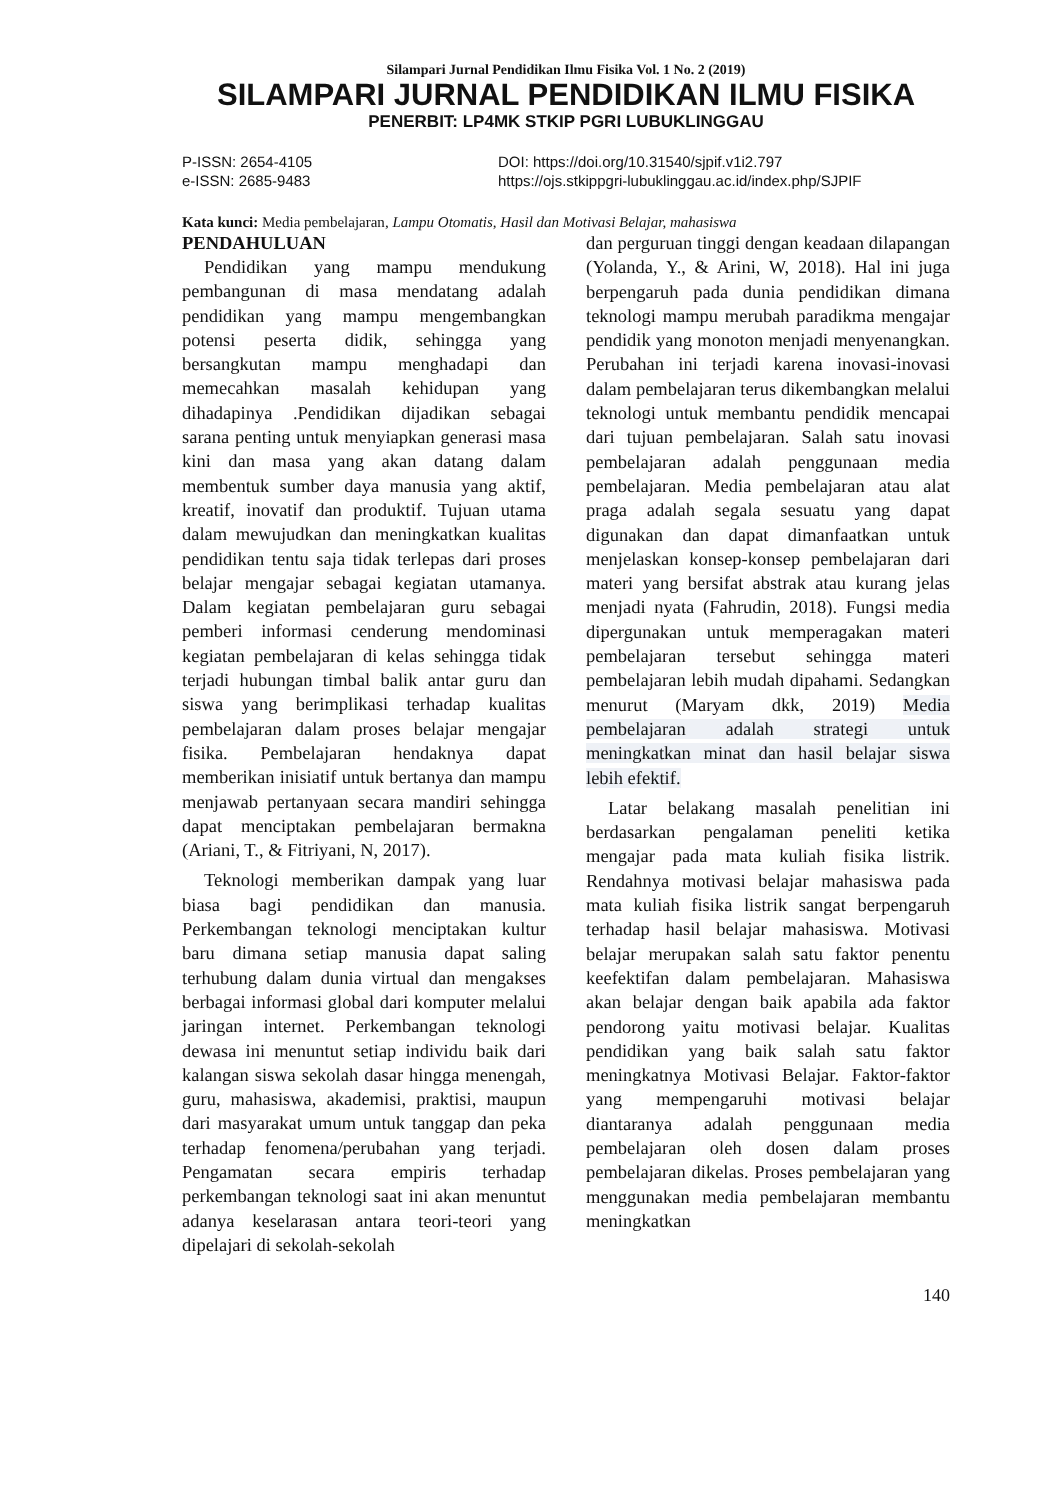Silampari Jurnal Pendidikan Ilmu Fisika Vol. 1 No. 2 (2019)
SILAMPARI JURNAL PENDIDIKAN ILMU FISIKA
PENERBIT: LP4MK STKIP PGRI LUBUKLINGGAU
P-ISSN: 2654-4105
e-ISSN: 2685-9483
DOI: https://doi.org/10.31540/sjpif.v1i2.797
https://ojs.stkippgri-lubuklinggau.ac.id/index.php/SJPIF
Kata kunci: Media pembelajaran, Lampu Otomatis, Hasil dan Motivasi Belajar, mahasiswa
PENDAHULUAN
Pendidikan yang mampu mendukung pembangunan di masa mendatang adalah pendidikan yang mampu mengembangkan potensi peserta didik, sehingga yang bersangkutan mampu menghadapi dan memecahkan masalah kehidupan yang dihadapinya .Pendidikan dijadikan sebagai sarana penting untuk menyiapkan generasi masa kini dan masa yang akan datang dalam membentuk sumber daya manusia yang aktif, kreatif, inovatif dan produktif. Tujuan utama dalam mewujudkan dan meningkatkan kualitas pendidikan tentu saja tidak terlepas dari proses belajar mengajar sebagai kegiatan utamanya. Dalam kegiatan pembelajaran guru sebagai pemberi informasi cenderung mendominasi kegiatan pembelajaran di kelas sehingga tidak terjadi hubungan timbal balik antar guru dan siswa yang berimplikasi terhadap kualitas pembelajaran dalam proses belajar mengajar fisika. Pembelajaran hendaknya dapat memberikan inisiatif untuk bertanya dan mampu menjawab pertanyaan secara mandiri sehingga dapat menciptakan pembelajaran bermakna (Ariani, T., & Fitriyani, N, 2017).
Teknologi memberikan dampak yang luar biasa bagi pendidikan dan manusia. Perkembangan teknologi menciptakan kultur baru dimana setiap manusia dapat saling terhubung dalam dunia virtual dan mengakses berbagai informasi global dari komputer melalui jaringan internet. Perkembangan teknologi dewasa ini menuntut setiap individu baik dari kalangan siswa sekolah dasar hingga menengah, guru, mahasiswa, akademisi, praktisi, maupun dari masyarakat umum untuk tanggap dan peka terhadap fenomena/perubahan yang terjadi. Pengamatan secara empiris terhadap perkembangan teknologi saat ini akan menuntut adanya keselarasan antara teori-teori yang dipelajari di sekolah-sekolah
dan perguruan tinggi dengan keadaan dilapangan (Yolanda, Y., & Arini, W, 2018). Hal ini juga berpengaruh pada dunia pendidikan dimana teknologi mampu merubah paradikma mengajar pendidik yang monoton menjadi menyenangkan. Perubahan ini terjadi karena inovasi-inovasi dalam pembelajaran terus dikembangkan melalui teknologi untuk membantu pendidik mencapai dari tujuan pembelajaran. Salah satu inovasi pembelajaran adalah penggunaan media pembelajaran. Media pembelajaran atau alat praga adalah segala sesuatu yang dapat digunakan dan dapat dimanfaatkan untuk menjelaskan konsep-konsep pembelajaran dari materi yang bersifat abstrak atau kurang jelas menjadi nyata (Fahrudin, 2018). Fungsi media dipergunakan untuk memperagakan materi pembelajaran tersebut sehingga materi pembelajaran lebih mudah dipahami. Sedangkan menurut (Maryam dkk, 2019) Media pembelajaran adalah strategi untuk meningkatkan minat dan hasil belajar siswa lebih efektif.
Latar belakang masalah penelitian ini berdasarkan pengalaman peneliti ketika mengajar pada mata kuliah fisika listrik. Rendahnya motivasi belajar mahasiswa pada mata kuliah fisika listrik sangat berpengaruh terhadap hasil belajar mahasiswa. Motivasi belajar merupakan salah satu faktor penentu keefektifan dalam pembelajaran. Mahasiswa akan belajar dengan baik apabila ada faktor pendorong yaitu motivasi belajar. Kualitas pendidikan yang baik salah satu faktor meningkatnya Motivasi Belajar. Faktor-faktor yang mempengaruhi motivasi belajar diantaranya adalah penggunaan media pembelajaran oleh dosen dalam proses pembelajaran dikelas. Proses pembelajaran yang menggunakan media pembelajaran membantu meningkatkan
140